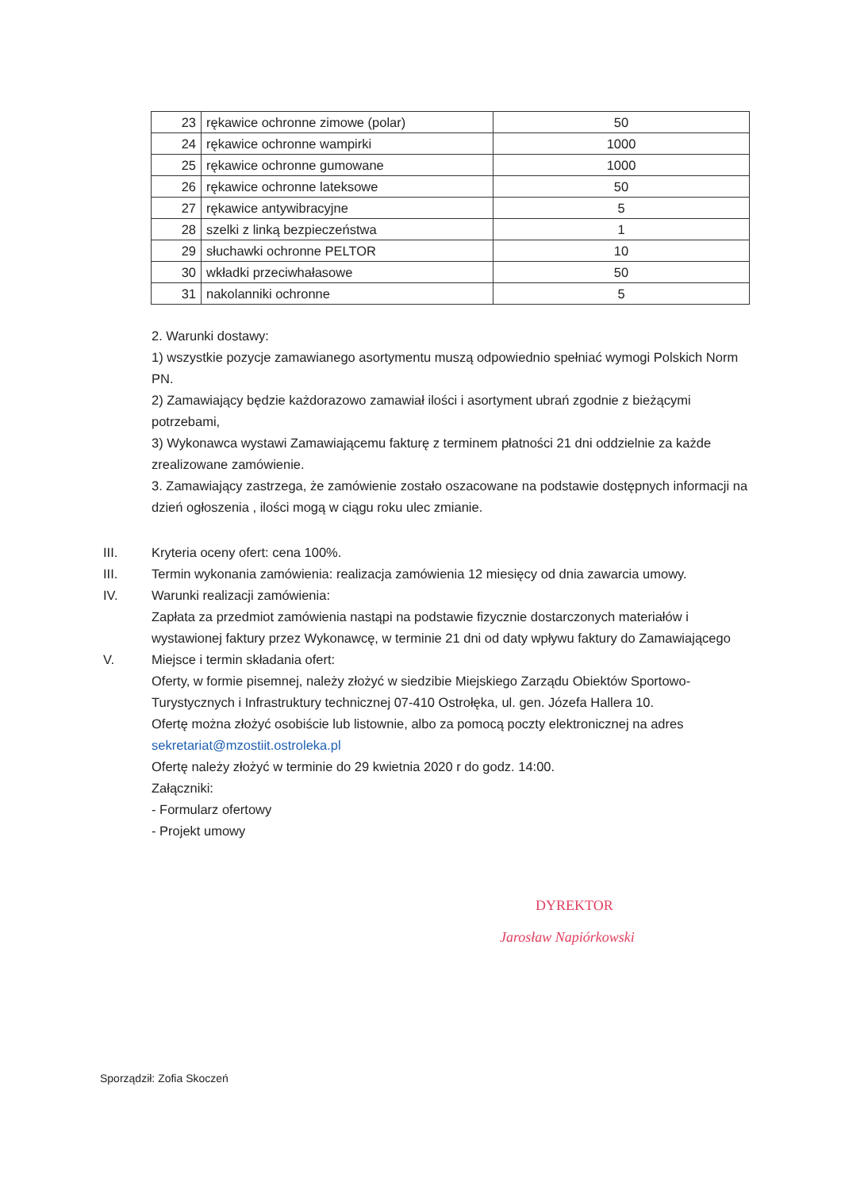| 23 | rękawice ochronne zimowe (polar) | 50 |
| 24 | rękawice ochronne wampirki | 1000 |
| 25 | rękawice ochronne gumowane | 1000 |
| 26 | rękawice ochronne lateksowe | 50 |
| 27 | rękawice antywibracyjne | 5 |
| 28 | szelki z linką bezpieczeństwa | 1 |
| 29 | słuchawki ochronne PELTOR | 10 |
| 30 | wkładki przeciwhałasowe | 50 |
| 31 | nakolanniki ochronne | 5 |
2. Warunki dostawy:
1) wszystkie pozycje zamawianego asortymentu muszą odpowiednio spełniać wymogi Polskich Norm PN.
2) Zamawiający będzie każdorazowo zamawiał ilości i asortyment ubrań zgodnie z bieżącymi potrzebami,
3) Wykonawca wystawi Zamawiającemu fakturę z terminem płatności 21 dni oddzielnie za każde zrealizowane zamówienie.
3. Zamawiający zastrzega, że zamówienie zostało oszacowane na podstawie dostępnych informacji na dzień ogłoszenia , ilości mogą w ciągu roku ulec zmianie.
III. Kryteria oceny ofert: cena 100%.
III. Termin wykonania zamówienia: realizacja zamówienia 12 miesięcy od dnia zawarcia umowy.
IV. Warunki realizacji zamówienia:
Zapłata za przedmiot zamówienia nastąpi na podstawie fizycznie dostarczonych materiałów i wystawionej faktury przez Wykonawcę, w terminie 21 dni od daty wpływu faktury do Zamawiającego
V. Miejsce i termin składania ofert:
Oferty, w formie pisemnej, należy złożyć w siedzibie Miejskiego Zarządu Obiektów Sportowo-Turystycznych i Infrastruktury technicznej 07-410 Ostrołęka, ul. gen. Józefa Hallera 10.
Ofertę można złożyć osobiście lub listownie, albo za pomocą poczty elektronicznej na adres sekretariat@mzostiit.ostroleka.pl
Ofertę należy złożyć w terminie do 29 kwietnia 2020 r do godz. 14:00.
Załączniki:
- Formularz ofertowy
- Projekt umowy
DYREKTOR
Jarosław Napiórkowski
Sporządził: Zofia Skoczeń